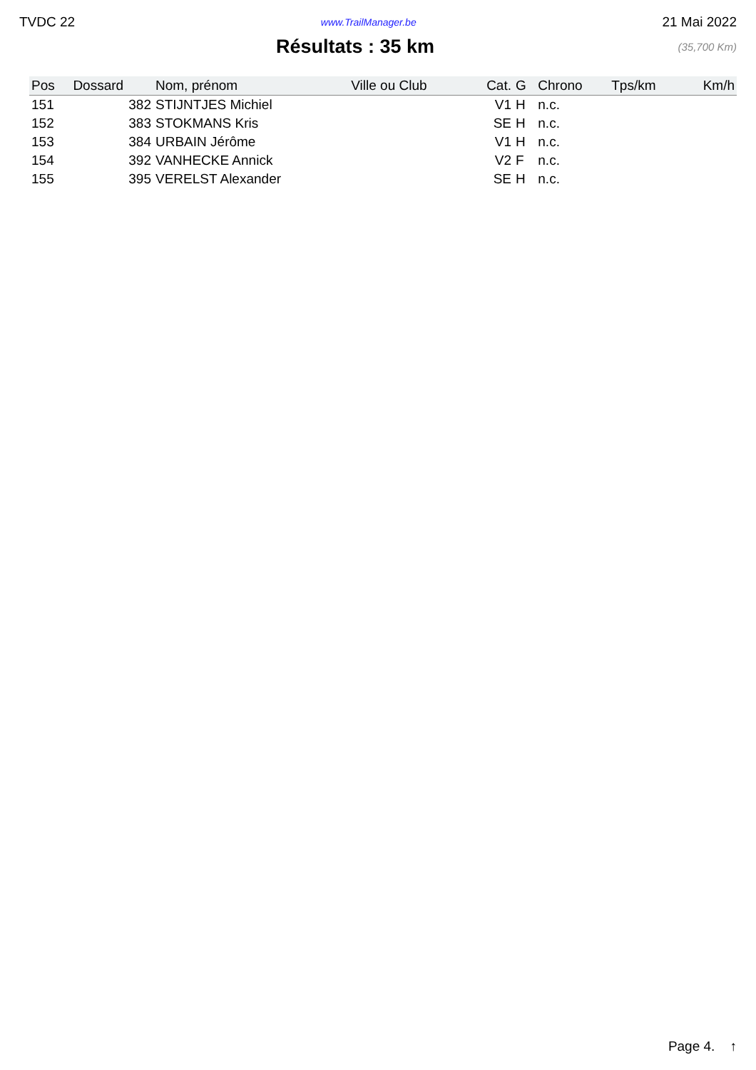TVDC 22 www.TrailManager.be 21 Mai 2022
Résultats : 35 km
(35,700 Km)
| Pos | Dossard | Nom, prénom | Ville ou Club | Cat. | G | Chrono | Tps/km | Km/h |
| --- | --- | --- | --- | --- | --- | --- | --- | --- |
| 151 | 382 | STIJNTJES Michiel | | V1 | H | n.c. | | |
| 152 | 383 | STOKMANS Kris | | SE | H | n.c. | | |
| 153 | 384 | URBAIN Jérôme | | V1 | H | n.c. | | |
| 154 | 392 | VANHECKE Annick | | V2 | F | n.c. | | |
| 155 | 395 | VERELST Alexander | | SE | H | n.c. | | |
Page 4. ↑